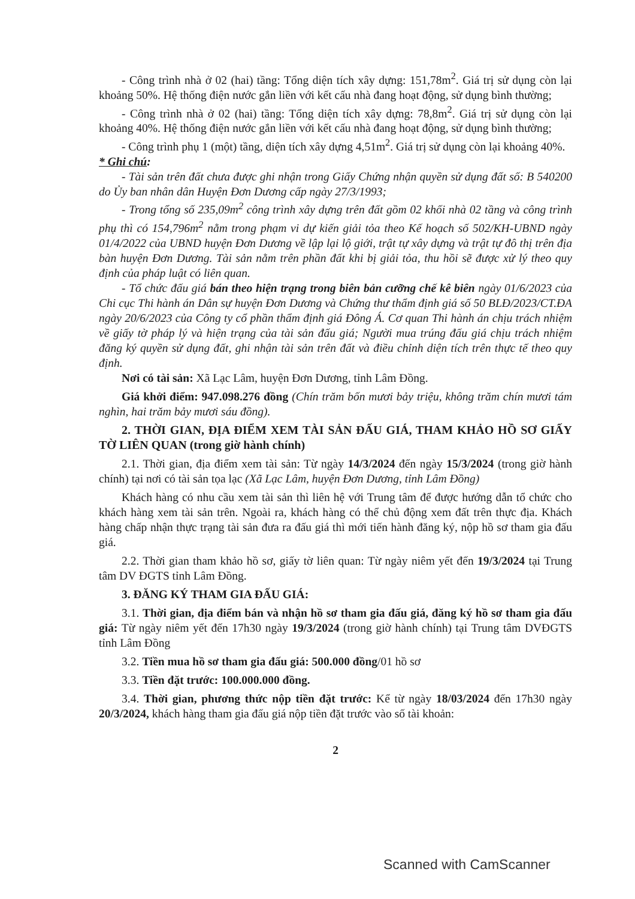- Công trình nhà ở 02 (hai) tầng: Tổng diện tích xây dựng: 151,78m<sup>2</sup>. Giá trị sử dụng còn lại khoảng 50%. Hệ thống điện nước gắn liền với kết cấu nhà đang hoạt động, sử dụng bình thường;
- Công trình nhà ở 02 (hai) tầng: Tổng diện tích xây dựng: 78,8m<sup>2</sup>. Giá trị sử dụng còn lại khoảng 40%. Hệ thống điện nước gắn liền với kết cấu nhà đang hoạt động, sử dụng bình thường;
- Công trình phụ 1 (một) tầng, diện tích xây dựng 4,51m<sup>2</sup>. Giá trị sử dụng còn lại khoảng 40%.
* Ghi chú:
- Tài sản trên đất chưa được ghi nhận trong Giấy Chứng nhận quyền sử dụng đất số: B 540200 do Ủy ban nhân dân Huyện Đơn Dương cấp ngày 27/3/1993;
- Trong tổng số 235,09m<sup>2</sup> công trình xây dựng trên đất gồm 02 khối nhà 02 tầng và công trình phụ thì có 154,796m<sup>2</sup> nằm trong phạm vi dự kiến giải tỏa theo Kế hoạch số 502/KH-UBND ngày 01/4/2022 của UBND huyện Đơn Dương về lập lại lộ giới, trật tự xây dựng và trật tự đô thị trên địa bàn huyện Đơn Dương. Tài sản nằm trên phần đất khi bị giải tỏa, thu hồi sẽ được xử lý theo quy định của pháp luật có liên quan.
- Tổ chức đấu giá bán theo hiện trạng trong biên bản cưỡng chế kê biên ngày 01/6/2023 của Chi cục Thi hành án Dân sự huyện Đơn Dương và Chứng thư thẩm định giá số 50 BLĐ/2023/CT.ĐA ngày 20/6/2023 của Công ty cổ phần thẩm định giá Đông Á. Cơ quan Thi hành án chịu trách nhiệm về giấy tờ pháp lý và hiện trạng của tài sản đấu giá; Người mua trúng đấu giá chịu trách nhiệm đăng ký quyền sử dụng đất, ghi nhận tài sản trên đất và điều chỉnh diện tích trên thực tế theo quy định.
Nơi có tài sản: Xã Lạc Lâm, huyện Đơn Dương, tỉnh Lâm Đồng.
Giá khởi điểm: 947.098.276 đồng (Chín trăm bốn mươi bảy triệu, không trăm chín mươi tám nghìn, hai trăm bảy mươi sáu đồng).
2. THỜI GIAN, ĐỊA ĐIỂM XEM TÀI SẢN ĐẤU GIÁ, THAM KHẢO HỒ SƠ GIẤY TỜ LIÊN QUAN (trong giờ hành chính)
2.1. Thời gian, địa điểm xem tài sản: Từ ngày 14/3/2024 đến ngày 15/3/2024 (trong giờ hành chính) tại nơi có tài sản tọa lạc (Xã Lạc Lâm, huyện Đơn Dương, tỉnh Lâm Đồng)
Khách hàng có nhu cầu xem tài sản thì liên hệ với Trung tâm để được hướng dẫn tổ chức cho khách hàng xem tài sản trên. Ngoài ra, khách hàng có thể chủ động xem đất trên thực địa. Khách hàng chấp nhận thực trạng tài sản đưa ra đấu giá thì mới tiến hành đăng ký, nộp hồ sơ tham gia đấu giá.
2.2. Thời gian tham khảo hồ sơ, giấy tờ liên quan: Từ ngày niêm yết đến 19/3/2024 tại Trung tâm DV ĐGTS tỉnh Lâm Đồng.
3. ĐĂNG KÝ THAM GIA ĐẤU GIÁ:
3.1. Thời gian, địa điểm bán và nhận hồ sơ tham gia đấu giá, đăng ký hồ sơ tham gia đấu giá: Từ ngày niêm yết đến 17h30 ngày 19/3/2024 (trong giờ hành chính) tại Trung tâm DVĐGTS tỉnh Lâm Đồng
3.2. Tiền mua hồ sơ tham gia đấu giá: 500.000 đồng/01 hồ sơ
3.3. Tiền đặt trước: 100.000.000 đồng.
3.4. Thời gian, phương thức nộp tiền đặt trước: Kể từ ngày 18/03/2024 đến 17h30 ngày 20/3/2024, khách hàng tham gia đấu giá nộp tiền đặt trước vào số tài khoản:
2
Scanned with CamScanner